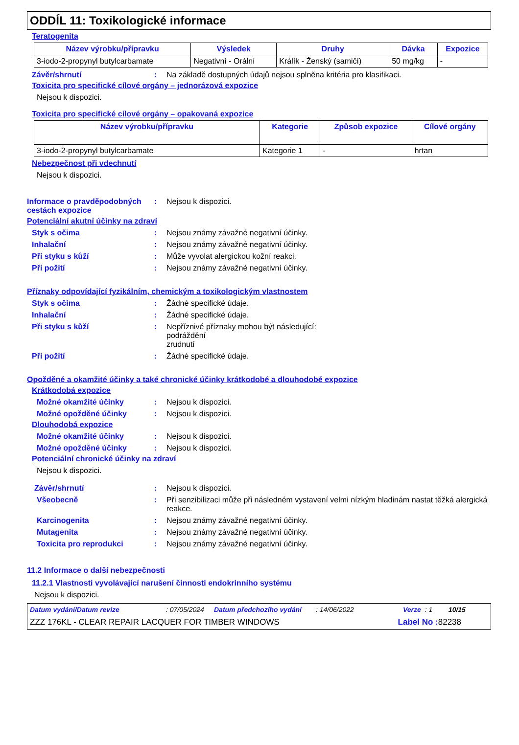ODDÍL 11: Toxikologické informace
Teratogenita
| Název výrobku/přípravku | Výsledek | Druhy | Dávka | Expozice |
| --- | --- | --- | --- | --- |
| 3-iodo-2-propynyl butylcarbamate | Negativní - Orální | Králík - Ženský (samičí) | 50 mg/kg | - |
Závěr/shrnutí : Na základě dostupných údajů nejsou splněna kritéria pro klasifikaci.
Toxicita pro specifické cílové orgány – jednorázová expozice
Nejsou k dispozici.
Toxicita pro specifické cílové orgány – opakovaná expozice
| Název výrobku/přípravku | Kategorie | Způsob expozice | Cílové orgány |
| --- | --- | --- | --- |
| 3-iodo-2-propynyl butylcarbamate | Kategorie 1 | - | hrtan |
Nebezpečnost při vdechnutí
Nejsou k dispozici.
Informace o pravděpodobných cestách expozice
: Nejsou k dispozici.
Potenciální akutní účinky na zdraví
Styk s očima : Nejsou známy závažné negativní účinky.
Inhalační : Nejsou známy závažné negativní účinky.
Při styku s kůží : Může vyvolat alergickou kožní reakci.
Při požití : Nejsou známy závažné negativní účinky.
Příznaky odpovídající fyzikálním, chemickým a toxikologickým vlastnostem
Styk s očima : Žádné specifické údaje.
Inhalační : Žádné specifické údaje.
Při styku s kůží : Nepříznivé příznaky mohou být následující:
podráždění
zrudnutí
Při požití : Žádné specifické údaje.
Opožděné a okamžité účinky a také chronické účinky krátkodobé a dlouhodobé expozice
Krátkodobá expozice
Možné okamžité účinky : Nejsou k dispozici.
Možné opožděné účinky : Nejsou k dispozici.
Dlouhodobá expozice
Možné okamžité účinky : Nejsou k dispozici.
Možné opožděné účinky : Nejsou k dispozici.
Potenciální chronické účinky na zdraví
Nejsou k dispozici.
Závěr/shrnutí : Nejsou k dispozici.
Všeobecně : Při senzibilizaci může při následném vystavení velmi nízkým hladinám nastat těžká alergická reakce.
Karcinogenita : Nejsou známy závažné negativní účinky.
Mutagenita : Nejsou známy závažné negativní účinky.
Toxicita pro reprodukci : Nejsou známy závažné negativní účinky.
11.2 Informace o další nebezpečnosti
11.2.1 Vlastnosti vyvolávající narušení činnosti endokrinního systému
Nejsou k dispozici.
Datum vydání/Datum revize: 07/05/2024 Datum předchozího vydání: 14/06/2022 Verze: 1 10/15
ZZZ 176KL - CLEAR REPAIR LACQUER FOR TIMBER WINDOWS Label No : 82238